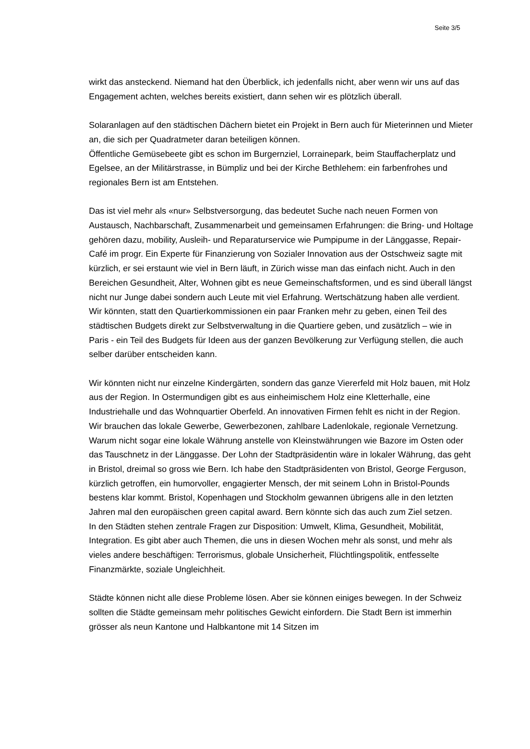Seite 3/5
wirkt das ansteckend. Niemand hat den Überblick, ich jedenfalls nicht, aber wenn wir uns auf das Engagement achten, welches bereits existiert, dann sehen wir es plötzlich überall.
Solaranlagen auf den städtischen Dächern bietet ein Projekt in Bern auch für Mieterinnen und Mieter an, die sich per Quadratmeter daran beteiligen können.
Öffentliche Gemüsebeete gibt es schon im Burgernziel, Lorrainepark, beim Stauffacherplatz und Egelsee, an der Militärstrasse, in Bümpliz und bei der Kirche Bethlehem: ein farbenfrohes und regionales Bern ist am Entstehen.
Das ist viel mehr als «nur» Selbstversorgung, das bedeutet Suche nach neuen Formen von Austausch, Nachbarschaft, Zusammenarbeit und gemeinsamen Erfahrungen: die Bring- und Holtage gehören dazu, mobility, Ausleih- und Reparaturservice wie Pumpipume in der Länggasse, Repair-Café im progr. Ein Experte für Finanzierung von Sozialer Innovation aus der Ostschweiz sagte mit kürzlich, er sei erstaunt wie viel in Bern läuft, in Zürich wisse man das einfach nicht. Auch in den Bereichen Gesundheit, Alter, Wohnen gibt es neue Gemeinschaftsformen, und es sind überall längst nicht nur Junge dabei sondern auch Leute mit viel Erfahrung. Wertschätzung haben alle verdient.
Wir könnten, statt den Quartierkommissionen ein paar Franken mehr zu geben, einen Teil des städtischen Budgets direkt zur Selbstverwaltung in die Quartiere geben, und zusätzlich – wie in Paris - ein Teil des Budgets für Ideen aus der ganzen Bevölkerung zur Verfügung stellen, die auch selber darüber entscheiden kann.
Wir könnten nicht nur einzelne Kindergärten, sondern das ganze Viererfeld mit Holz bauen, mit Holz aus der Region. In Ostermundigen gibt es aus einheimischem Holz eine Kletterhalle, eine Industriehalle und das Wohnquartier Oberfeld. An innovativen Firmen fehlt es nicht in der Region. Wir brauchen das lokale Gewerbe, Gewerbezonen, zahlbare Ladenlokale, regionale Vernetzung. Warum nicht sogar eine lokale Währung anstelle von Kleinstwährungen wie Bazore im Osten oder das Tauschnetz in der Länggasse. Der Lohn der Stadtpräsidentin wäre in lokaler Währung, das geht in Bristol, dreimal so gross wie Bern. Ich habe den Stadtpräsidenten von Bristol, George Ferguson, kürzlich getroffen, ein humorvoller, engagierter Mensch, der mit seinem Lohn in Bristol-Pounds bestens klar kommt. Bristol, Kopenhagen und Stockholm gewannen übrigens alle in den letzten Jahren mal den europäischen green capital award. Bern könnte sich das auch zum Ziel setzen.
In den Städten stehen zentrale Fragen zur Disposition: Umwelt, Klima, Gesundheit, Mobilität, Integration. Es gibt aber auch Themen, die uns in diesen Wochen mehr als sonst, und mehr als vieles andere beschäftigen: Terrorismus, globale Unsicherheit, Flüchtlingspolitik, entfesselte Finanzmärkte, soziale Ungleichheit.
Städte können nicht alle diese Probleme lösen. Aber sie können einiges bewegen. In der Schweiz sollten die Städte gemeinsam mehr politisches Gewicht einfordern. Die Stadt Bern ist immerhin grösser als neun Kantone und Halbkantone mit 14 Sitzen im